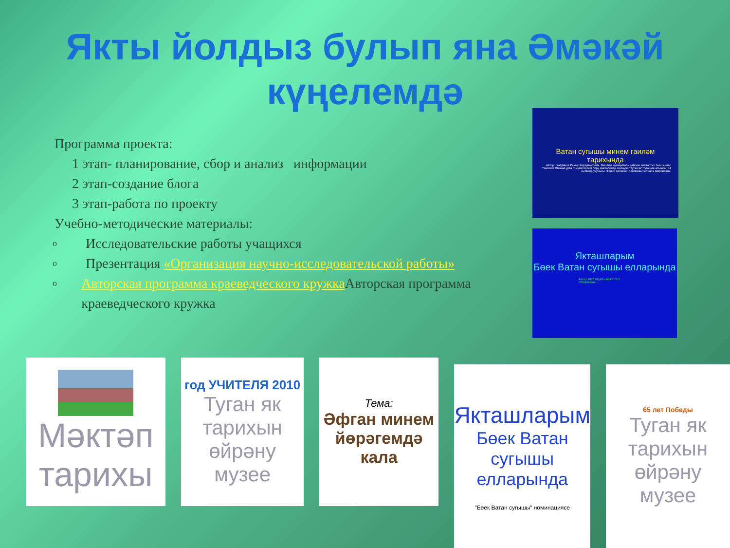Якты йолдыз булып яна Әмәкәй күңелемдә
Программа проекта:
1 этап- планирование, сбор и анализ информации
2 этап-создание блога
3 этап-работа по проекту
Учебно-методические материалы:
o Исследовательские работы учащихся
o Презентация «Организация научно-исследовательской работы»
o Авторская программа краеведческого кружка Авторская программа краеведческого кружка
Ватан сугышы минем гаиләм тарихында
Автор: Газтдинов Рамис Фирдависович, Мөслим муниципаль районы мәктәптән тыш эшләр Үзәгенең Әмәкәй урта гомуми белем бирү мәктәбендә эшләүче "Туган як" түгәрәге агъзасы, 11 сыйныф укучысы. Фәнни җитәкче: Хәкимова Гөлнара Шәриповна.
Якташларым
Бөек Ватан сугышы елларында
Автор: Ш?й н?рд?нова Г?л?с? Робертовна ...
Мәктәп тарихы
год УЧИТЕЛЯ 2010
Туган як тарихын өйрәну музее
Тема:
Әфган минем йөрәгемдә кала
Якташларым
Бөек Ватан сугышы елларында
"Бөек Ватан сугышы" номинациясе
65 лет Победы
Туган як тарихын өйрәну музее